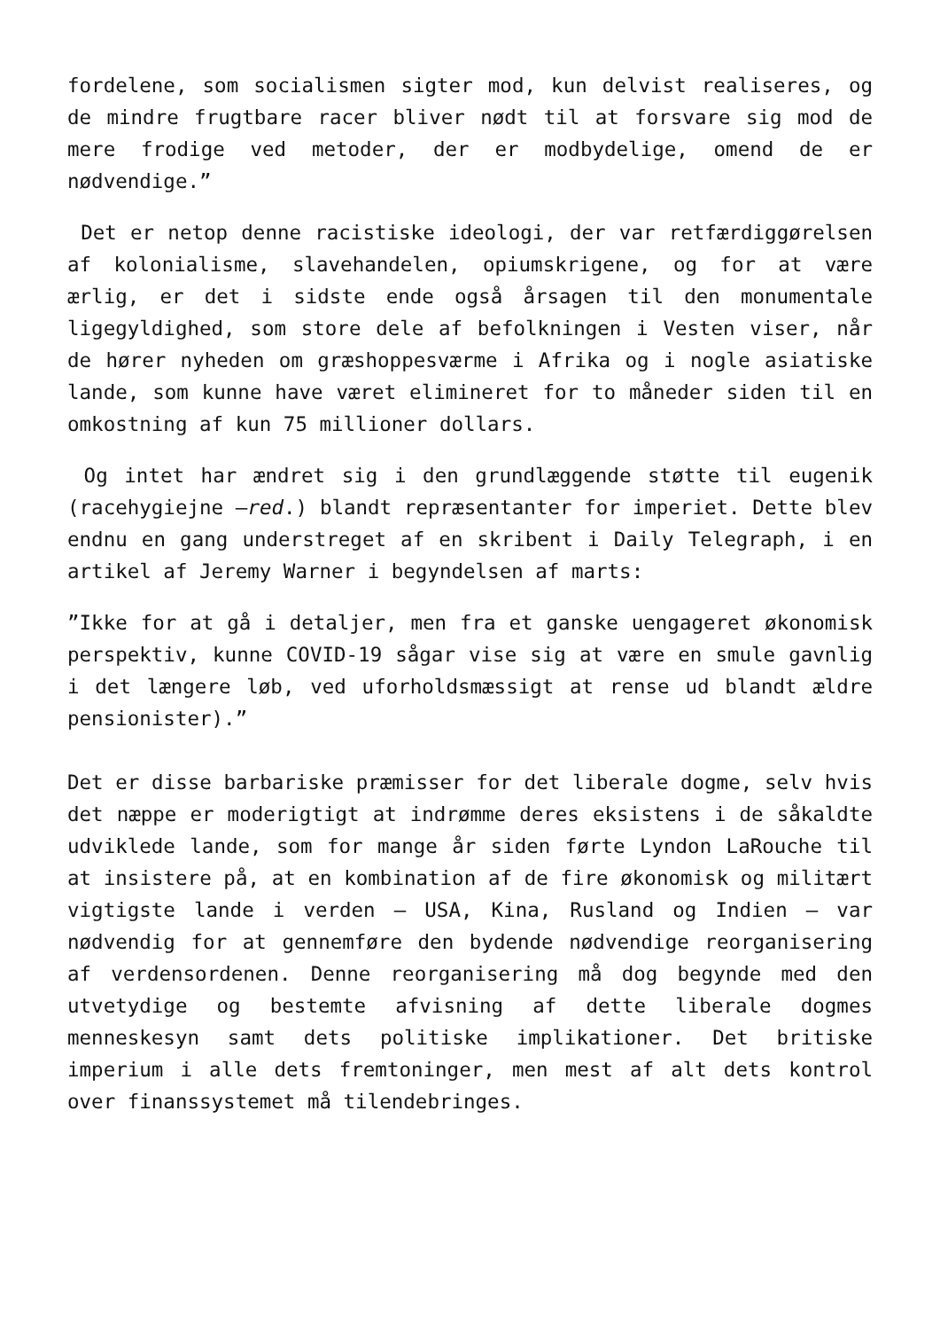fordelene, som socialismen sigter mod, kun delvist realiseres, og de mindre frugtbare racer bliver nødt til at forsvare sig mod de mere frodige ved metoder, der er modbydelige, omend de er nødvendige.”
Det er netop denne racistiske ideologi, der var retfærdiggørelsen af kolonialisme, slavehandelen, opiumskrigene, og for at være ærlig, er det i sidste ende også årsagen til den monumentale ligegyldighed, som store dele af befolkningen i Vesten viser, når de hører nyheden om græshoppesværme i Afrika og i nogle asiatiske lande, som kunne have været elimineret for to måneder siden til en omkostning af kun 75 millioner dollars.
Og intet har ændret sig i den grundlæggende støtte til eugenik (racehygiejne –red.) blandt repræsentanter for imperiet. Dette blev endnu en gang understreget af en skribent i Daily Telegraph, i en artikel af Jeremy Warner i begyndelsen af marts:
”Ikke for at gå i detaljer, men fra et ganske uengageret økonomisk perspektiv, kunne COVID-19 sågar vise sig at være en smule gavnlig i det længere løb, ved uforholdsmæssigt at rense ud blandt ældre pensionister).”
Det er disse barbariske præmisser for det liberale dogme, selv hvis det næppe er moderigtigt at indrømme deres eksistens i de såkaldte udviklede lande, som for mange år siden førte Lyndon LaRouche til at insistere på, at en kombination af de fire økonomisk og militært vigtigste lande i verden – USA, Kina, Rusland og Indien – var nødvendig for at gennemføre den bydende nødvendige reorganisering af verdensordenen. Denne reorganisering må dog begynde med den utvetydige og bestemte afvisning af dette liberale dogmes menneskesyn samt dets politiske implikationer. Det britiske imperium i alle dets fremtoninger, men mest af alt dets kontrol over finanssystemet må tilendebringes.